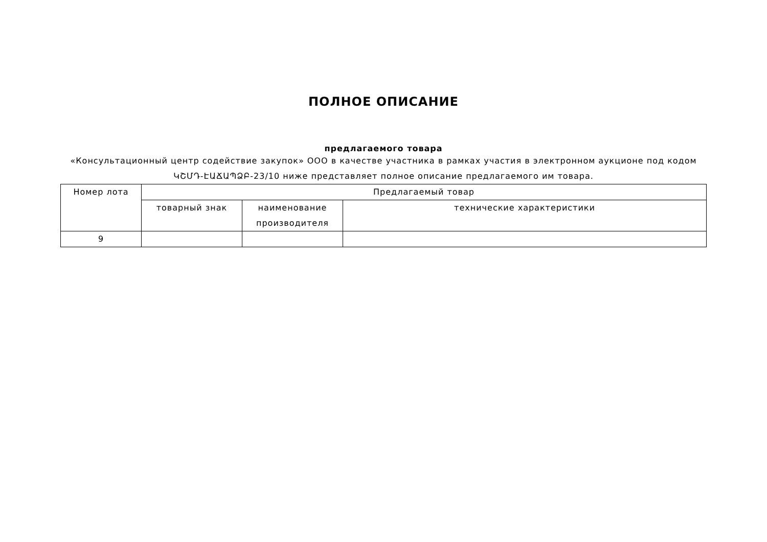ПОЛНОЕ ОПИСАНИЕ
предлагаемого товара
«Консультационный центр содействие закупок» ООО в качестве участника в рамках участия в электронном аукционе под кодом ԿՇՄԴ-ԷԱՃԱՊՁԲ-23/10 ниже представляет полное описание предлагаемого им товара.
| Номер лота | Предлагаемый товар | | |
| --- | --- | --- | --- |
| | товарный знак | наименование производителя | технические характеристики |
| 9 | | | |